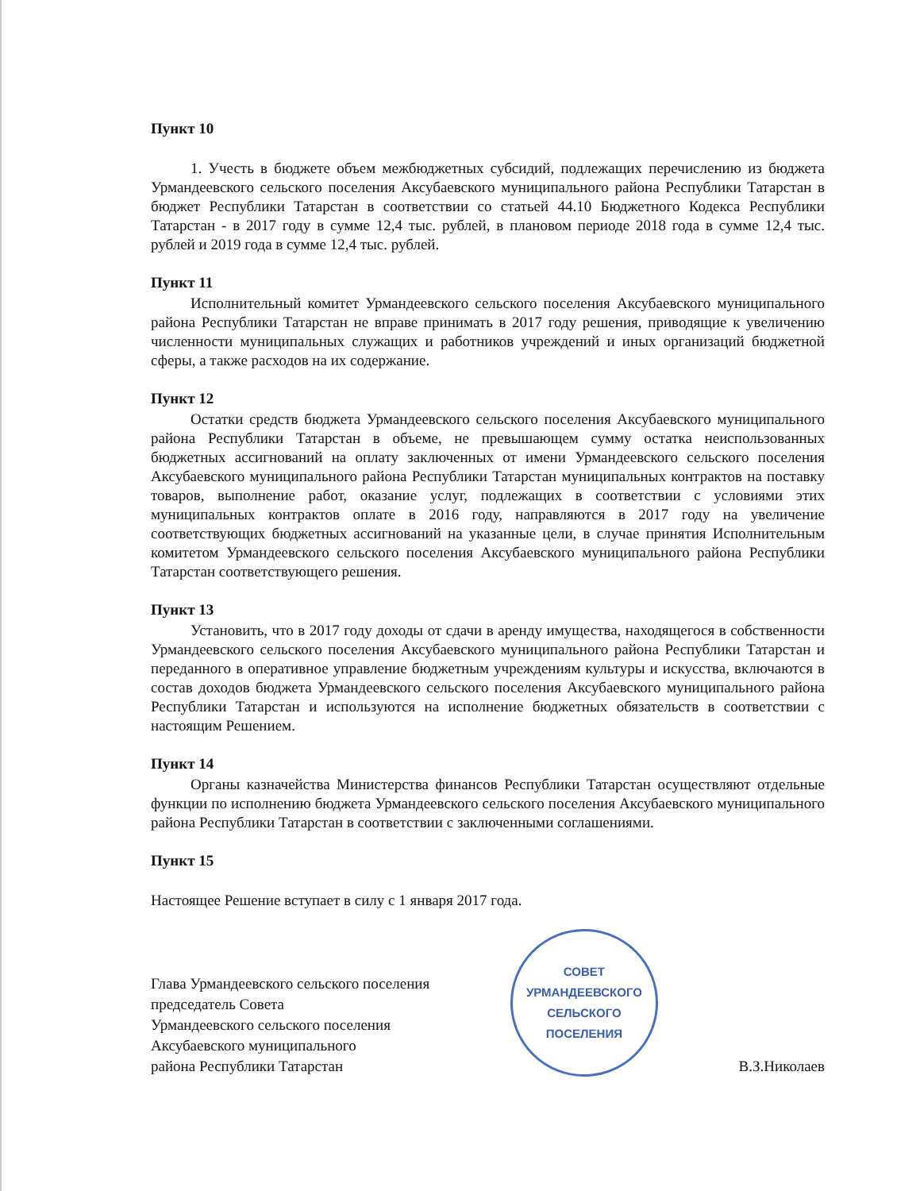Пункт 10
1. Учесть в бюджете объем межбюджетных субсидий, подлежащих перечислению из бюджета Урмандеевского сельского поселения Аксубаевского муниципального района Республики Татарстан в бюджет Республики Татарстан в соответствии со статьей 44.10 Бюджетного Кодекса Республики Татарстан - в 2017 году в сумме 12,4 тыс. рублей, в плановом периоде 2018 года в сумме 12,4 тыс. рублей и 2019 года в сумме 12,4 тыс. рублей.
Пункт 11
Исполнительный комитет Урмандеевского сельского поселения Аксубаевского муниципального района Республики Татарстан не вправе принимать в 2017 году решения, приводящие к увеличению численности муниципальных служащих и работников учреждений и иных организаций бюджетной сферы, а также расходов на их содержание.
Пункт 12
Остатки средств бюджета Урмандеевского сельского поселения Аксубаевского муниципального района Республики Татарстан в объеме, не превышающем сумму остатка неиспользованных бюджетных ассигнований на оплату заключенных от имени Урмандеевского сельского поселения Аксубаевского муниципального района Республики Татарстан муниципальных контрактов на поставку товаров, выполнение работ, оказание услуг, подлежащих в соответствии с условиями этих муниципальных контрактов оплате в 2016 году, направляются в 2017 году на увеличение соответствующих бюджетных ассигнований на указанные цели, в случае принятия Исполнительным комитетом Урмандеевского сельского поселения Аксубаевского муниципального района Республики Татарстан соответствующего решения.
Пункт 13
Установить, что в 2017 году доходы от сдачи в аренду имущества, находящегося в собственности Урмандеевского сельского поселения Аксубаевского муниципального района Республики Татарстан и переданного в оперативное управление бюджетным учреждениям культуры и искусства, включаются в состав доходов бюджета Урмандеевского сельского поселения Аксубаевского муниципального района Республики Татарстан и используются на исполнение бюджетных обязательств в соответствии с настоящим Решением.
Пункт 14
Органы казначейства Министерства финансов Республики Татарстан осуществляют отдельные функции по исполнению бюджета Урмандеевского сельского поселения Аксубаевского муниципального района Республики Татарстан в соответствии с заключенными соглашениями.
Пункт 15
Настоящее Решение вступает в силу с 1 января 2017 года.
Глава Урмандеевского сельского поселения
председатель Совета
Урмандеевского сельского поселения
Аксубаевского муниципального
района Республики Татарстан
СОВЕТ
УРМАНДЕЕВСКОГО
СЕЛЬСКОГО
ПОСЕЛЕНИЯ
В.З.Николаев